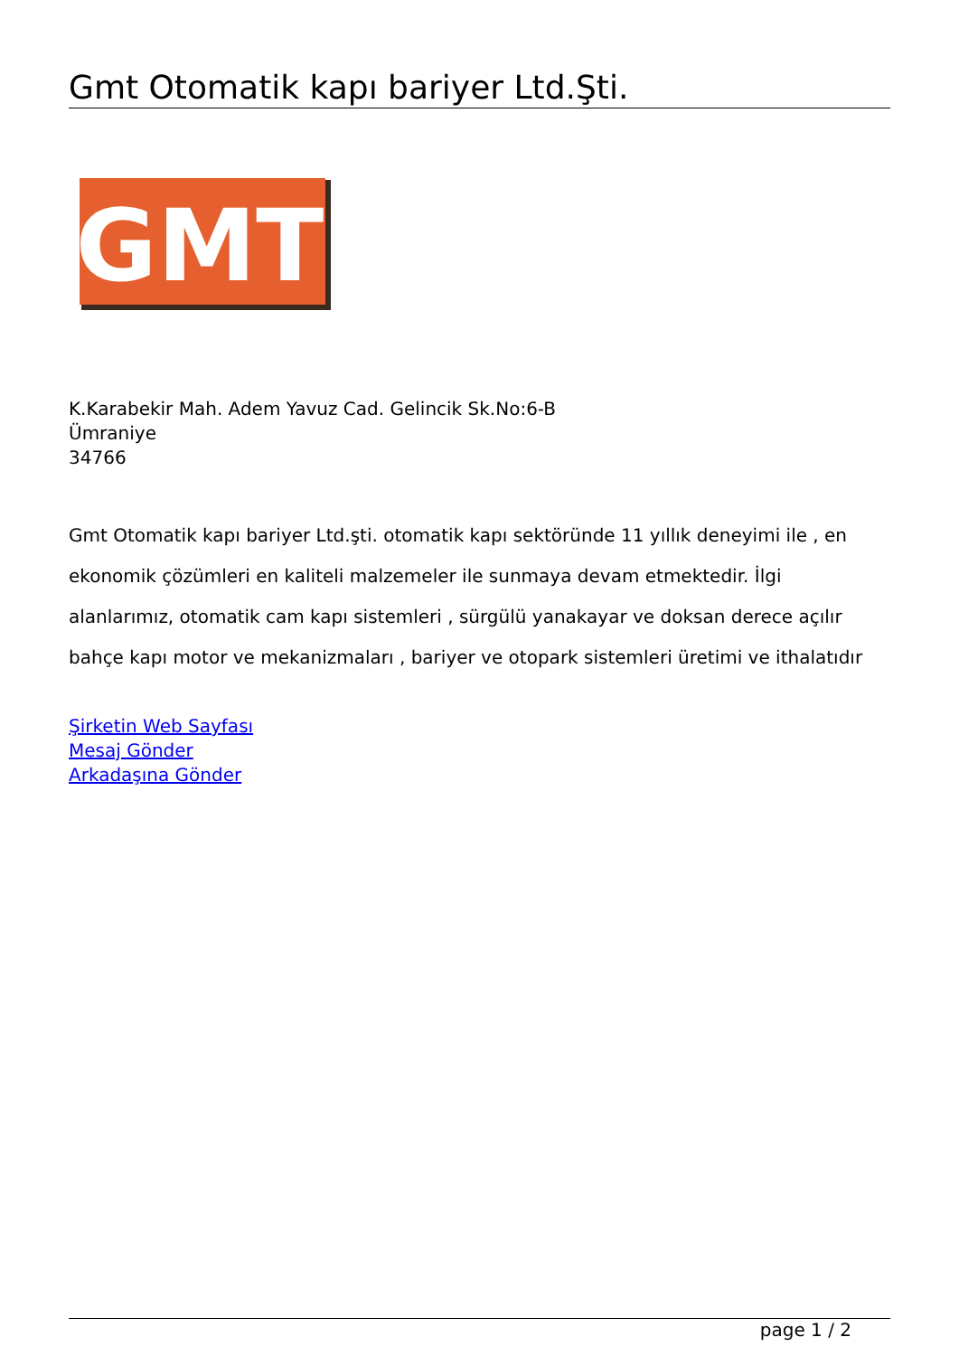Gmt Otomatik kapı bariyer Ltd.Şti.
GMT
K.Karabekir Mah. Adem Yavuz Cad. Gelincik Sk.No:6-B
Ümraniye
34766
Gmt Otomatik kapı bariyer Ltd.şti. otomatik kapı sektöründe 11 yıllık deneyimi ile , en ekonomik çözümleri en kaliteli malzemeler ile sunmaya devam etmektedir. İlgi alanlarımız, otomatik cam kapı sistemleri , sürgülü yanakayar ve doksan derece açılır bahçe kapı motor ve mekanizmaları , bariyer ve otopark sistemleri üretimi ve ithalatıdır
Şirketin Web Sayfası
Mesaj Gönder
Arkadaşına Gönder
page 1 / 2